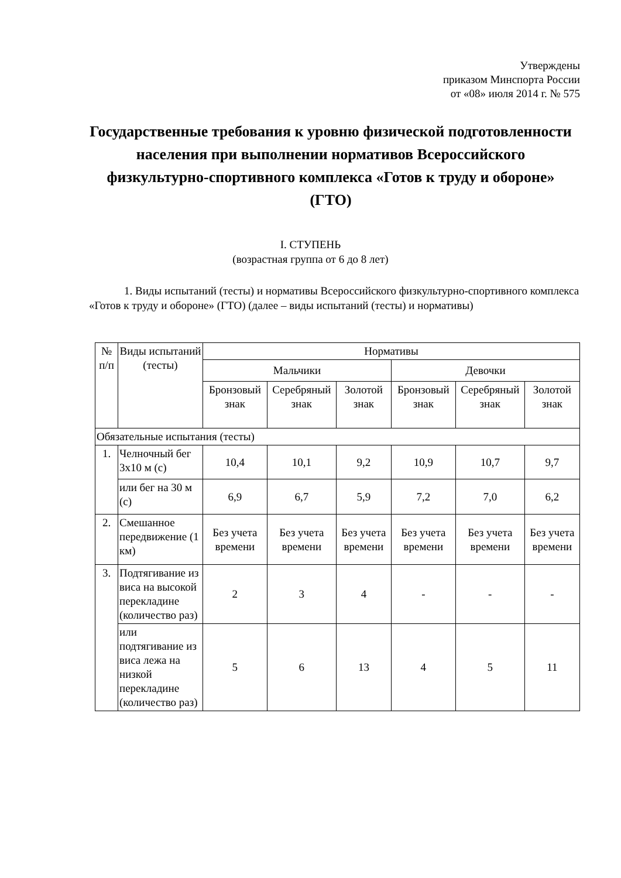Утверждены
приказом Минспорта России
от «08» июля 2014 г. № 575
Государственные требования к уровню физической подготовленности населения при выполнении нормативов Всероссийского физкультурно-спортивного комплекса «Готов к труду и обороне» (ГТО)
I. СТУПЕНЬ
(возрастная группа от 6 до 8 лет)
1. Виды испытаний (тесты) и нормативы Всероссийского физкультурно-спортивного комплекса «Готов к труду и обороне» (ГТО) (далее – виды испытаний (тесты) и нормативы)
| № п/п | Виды испытаний (тесты) | Нормативы | | | | | |
| --- | --- | --- | --- | --- | --- | --- | --- |
| | | Мальчики | | | Девочки | | |
| | | Бронзовый знак | Серебряный знак | Золотой знак | Бронзовый знак | Серебряный знак | Золотой знак |
| Обязательные испытания (тесты) | | | | | | | |
| 1. | Челночный бег 3х10 м (с) | 10,4 | 10,1 | 9,2 | 10,9 | 10,7 | 9,7 |
| | или бег на 30 м (с) | 6,9 | 6,7 | 5,9 | 7,2 | 7,0 | 6,2 |
| 2. | Смешанное передвижение (1 км) | Без учета времени | Без учета времени | Без учета времени | Без учета времени | Без учета времени | Без учета времени |
| 3. | Подтягивание из виса на высокой перекладине (количество раз) | 2 | 3 | 4 | - | - | - |
| | или подтягивание из виса лежа на низкой перекладине (количество раз) | 5 | 6 | 13 | 4 | 5 | 11 |